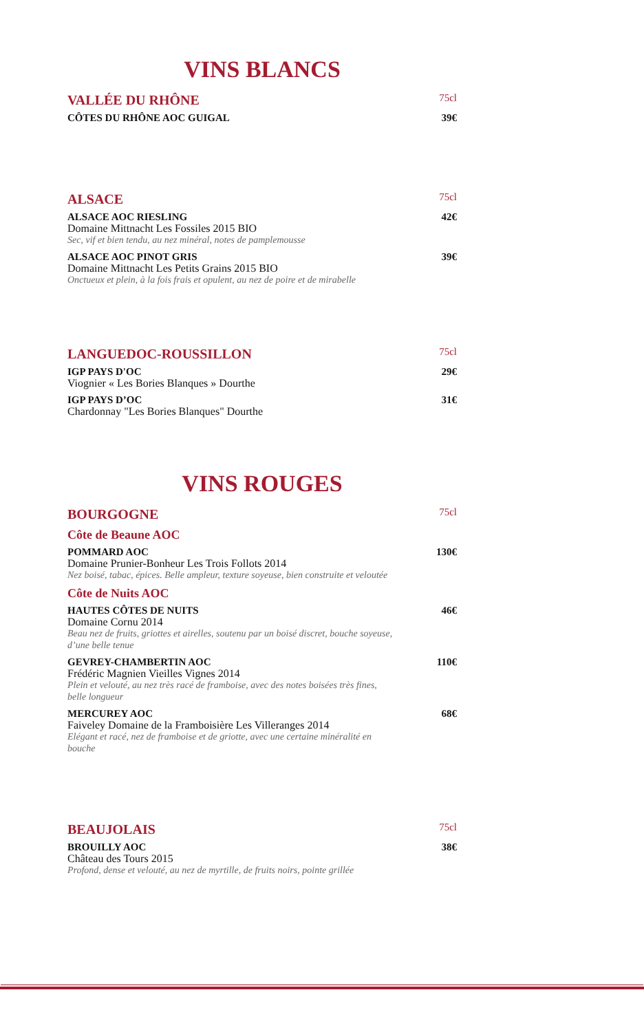VINS BLANCS
VALLÉE DU RHÔNE 75cl
CÔTES DU RHÔNE AOC GUIGAL 39€
ALSACE 75cl
ALSACE AOC RIESLING 42€
Domaine Mittnacht Les Fossiles 2015 BIO
Sec, vif et bien tendu, au nez minéral, notes de pamplemousse
ALSACE AOC PINOT GRIS 39€
Domaine Mittnacht Les Petits Grains 2015 BIO
Onctueux et plein, à la fois frais et opulent, au nez de poire et de mirabelle
LANGUEDOC-ROUSSILLON 75cl
IGP PAYS D'OC 29€
Viognier « Les Bories Blanques » Dourthe
IGP PAYS D’OC 31€
Chardonnay "Les Bories Blanques" Dourthe
VINS ROUGES
BOURGOGNE 75cl
Côte de Beaune AOC
POMMARD AOC 130€
Domaine Prunier-Bonheur Les Trois Follots 2014
Nez boisé, tabac, épices. Belle ampleur, texture soyeuse, bien construite et veloutée
Côte de Nuits AOC
HAUTES CÔTES DE NUITS 46€
Domaine Cornu 2014
Beau nez de fruits, griottes et airelles, soutenu par un boisé discret, bouche soyeuse, d’une belle tenue
GEVREY-CHAMBERTIN AOC 110€
Frédéric Magnien Vieilles Vignes 2014
Plein et velouté, au nez très racé de framboise, avec des notes boisées très fines, belle longueur
MERCUREY AOC 68€
Faiveley Domaine de la Framboisière Les Villeranges 2014
Elégant et racé, nez de framboise et de griotte, avec une certaine minéralité en bouche
BEAUJOLAIS 75cl
BROUILLY AOC 38€
Château des Tours 2015
Profond, dense et velouté, au nez de myrtille, de fruits noirs, pointe grillée